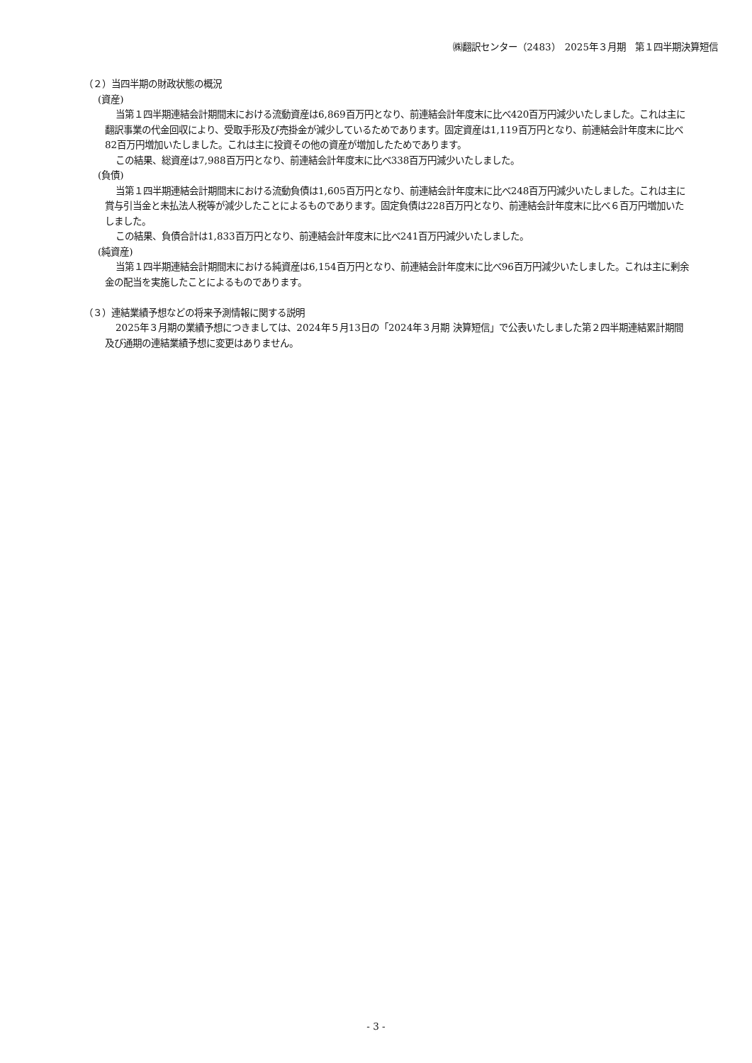㈱翻訳センター（2483）　2025年３月期　第１四半期決算短信
（２）当四半期の財政状態の概況
(資産)
当第１四半期連結会計期間末における流動資産は6,869百万円となり、前連結会計年度末に比べ420百万円減少いたしました。これは主に翻訳事業の代金回収により、受取手形及び売掛金が減少しているためであります。固定資産は1,119百万円となり、前連結会計年度末に比べ82百万円増加いたしました。これは主に投資その他の資産が増加したためであります。
この結果、総資産は7,988百万円となり、前連結会計年度末に比べ338百万円減少いたしました。
(負債)
当第１四半期連結会計期間末における流動負債は1,605百万円となり、前連結会計年度末に比べ248百万円減少いたしました。これは主に賞与引当金と未払法人税等が減少したことによるものであります。固定負債は228百万円となり、前連結会計年度末に比べ６百万円増加いたしました。
この結果、負債合計は1,833百万円となり、前連結会計年度末に比べ241百万円減少いたしました。
(純資産)
当第１四半期連結会計期間末における純資産は6,154百万円となり、前連結会計年度末に比べ96百万円減少いたしました。これは主に剰余金の配当を実施したことによるものであります。
（３）連結業績予想などの将来予測情報に関する説明
2025年３月期の業績予想につきましては、2024年５月13日の「2024年３月期 決算短信」で公表いたしました第２四半期連結累計期間及び通期の連結業績予想に変更はありません。
- 3 -